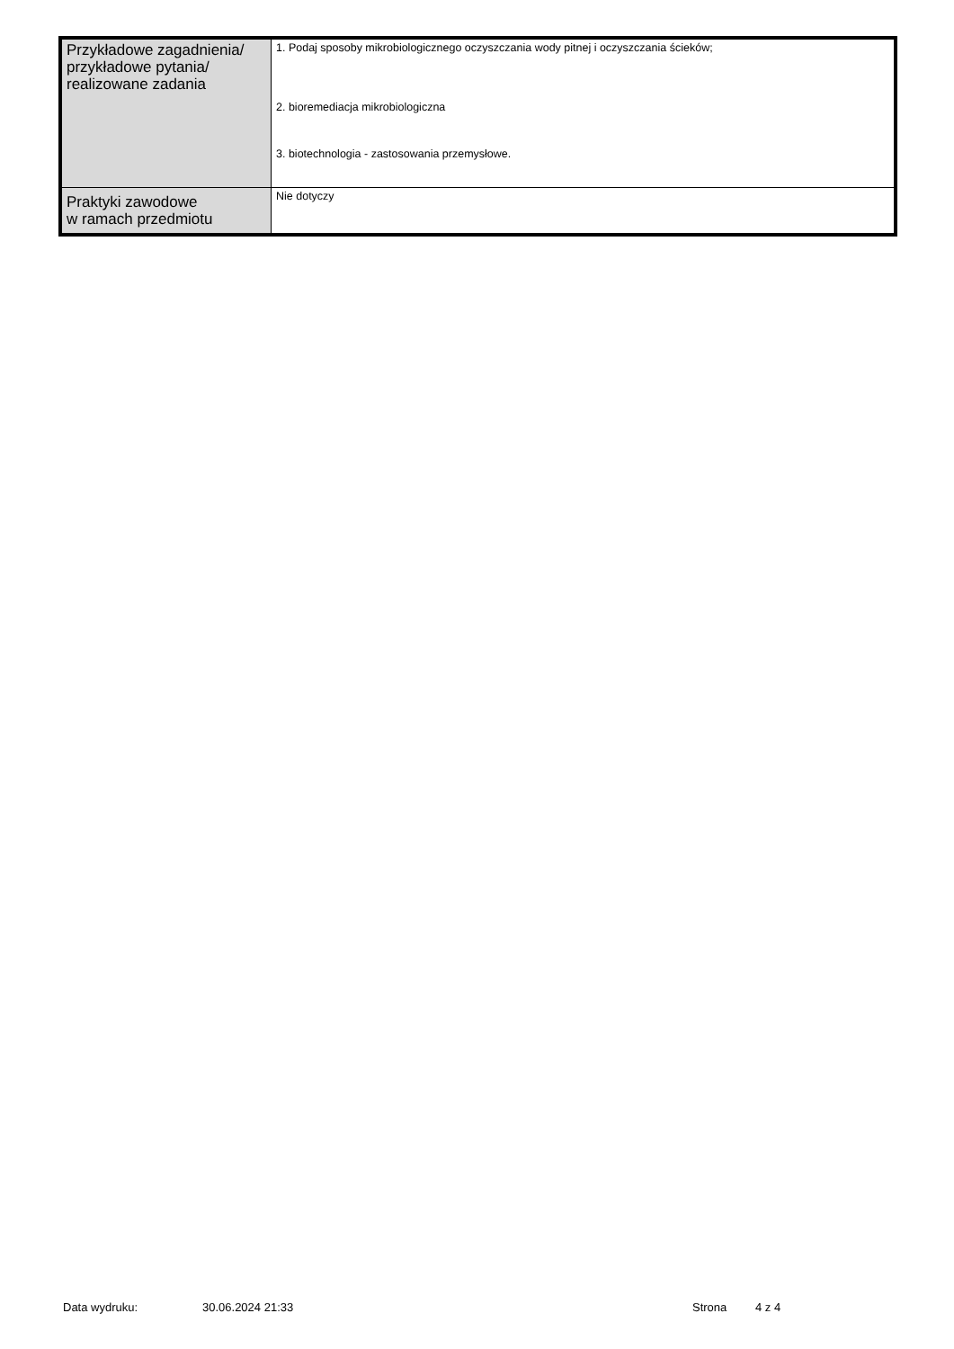| Przykładowe zagadnienia/ przykładowe pytania/ realizowane zadania | 1. Podaj sposoby mikrobiologicznego oczyszczania wody pitnej i oczyszczania ścieków; 2. bioremediacja mikrobiologiczna 3. biotechnologia - zastosowania przemysłowe. |
| Praktyki zawodowe w ramach przedmiotu | Nie dotyczy |
Data wydruku: 30.06.2024 21:33 Strona 4 z 4